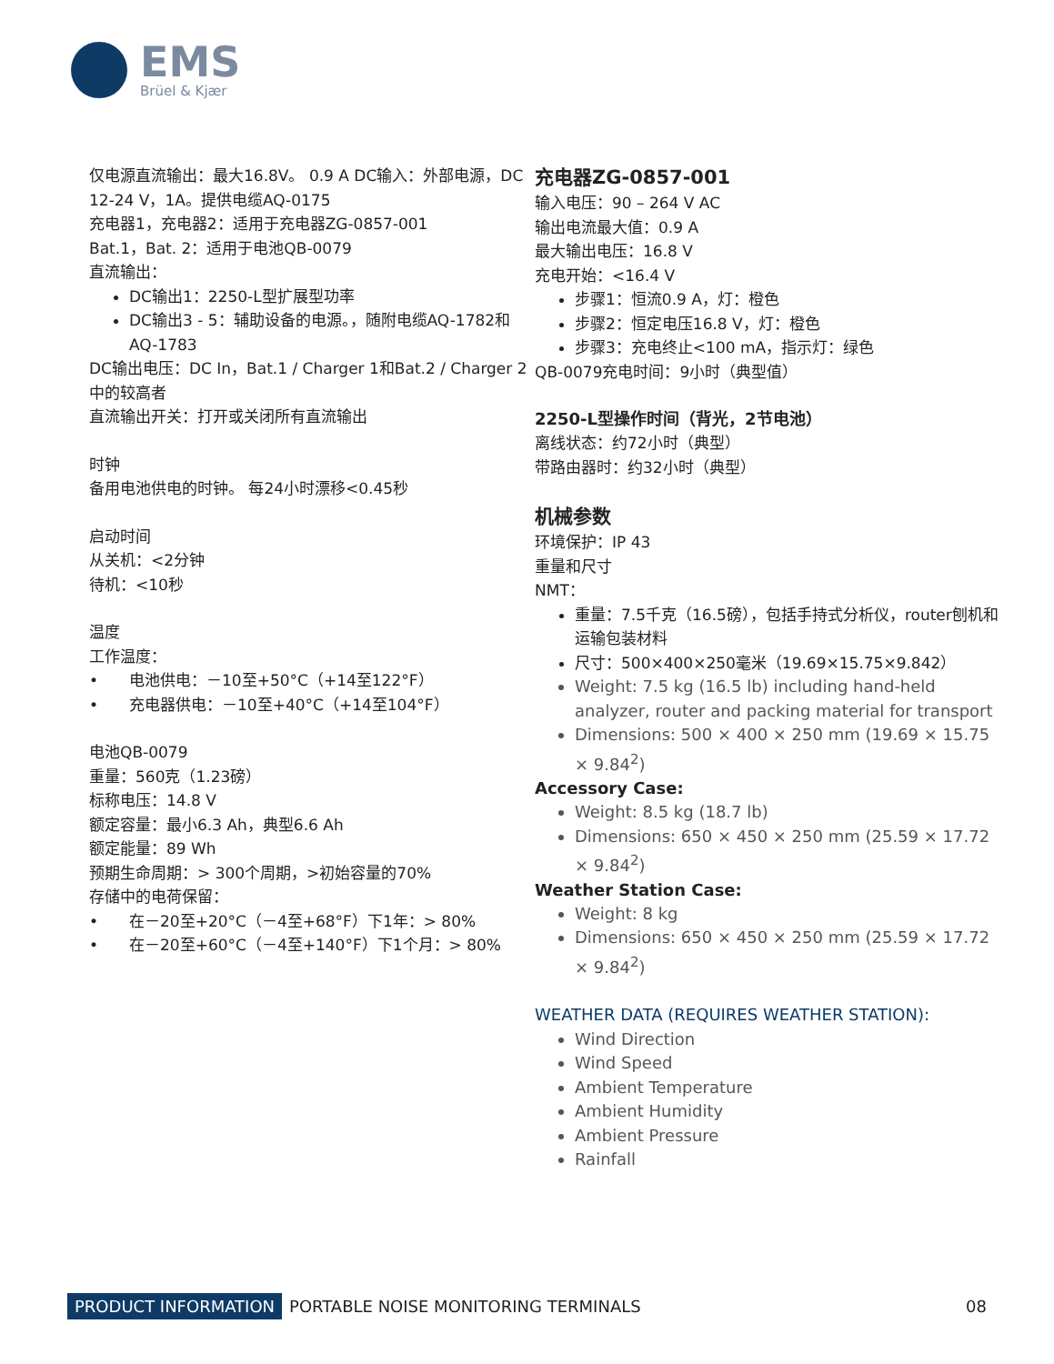EMS
Brüel & Kjær
仅电源直流输出：最大16.8V。 0.9 A DC输入：外部电源，DC 12-24 V，1A。提供电缆AQ-0175
充电器1，充电器2：适用于充电器ZG-0857-001
Bat.1，Bat. 2：适用于电池QB-0079
直流输出：
DC输出1：2250-L型扩展型功率
DC输出3 - 5：辅助设备的电源。，随附电缆AQ-1782和AQ-1783
DC输出电压：DC In，Bat.1 / Charger 1和Bat.2 / Charger 2中的较高者
直流输出开关：打开或关闭所有直流输出
时钟
备用电池供电的时钟。 每24小时漂移<0.45秒
启动时间
从关机：<2分钟
待机：<10秒
温度
工作温度：
•　　电池供电：－10至+50°C（+14至122°F）
•　　充电器供电：－10至+40°C（+14至104°F）
电池QB-0079
重量：560克（1.23磅）
标称电压：14.8 V
额定容量：最小6.3 Ah，典型6.6 Ah
额定能量：89 Wh
预期生命周期：> 300个周期，>初始容量的70%
存储中的电荷保留：
•　　在－20至+20°C（－4至+68°F）下1年：> 80%
•　　在－20至+60°C（－4至+140°F）下1个月：> 80%
充电器ZG-0857-001
输入电压：90 – 264 V AC
输出电流最大值：0.9 A
最大输出电压：16.8 V
充电开始：<16.4 V
步骤1：恒流0.9 A，灯：橙色
步骤2：恒定电压16.8 V，灯：橙色
步骤3：充电终止<100 mA，指示灯：绿色
QB-0079充电时间：9小时（典型值）
2250-L型操作时间（背光，2节电池）
离线状态：约72小时（典型）
带路由器时：约32小时（典型）
机械参数
环境保护：IP 43
重量和尺寸
NMT：
重量：7.5千克（16.5磅），包括手持式分析仪，router刨机和运输包装材料
尺寸：500×400×250毫米（19.69×15.75×9.842）
Weight: 7.5 kg (16.5 lb) including hand-held analyzer, router and packing material for transport
Dimensions: 500 × 400 × 250 mm (19.69 × 15.75 × 9.84<sup>2</sup>)
Accessory Case:
Weight: 8.5 kg (18.7 lb)
Dimensions: 650 × 450 × 250 mm (25.59 × 17.72 × 9.84<sup>2</sup>)
Weather Station Case:
Weight: 8 kg
Dimensions: 650 × 450 × 250 mm (25.59 × 17.72 × 9.84<sup>2</sup>)
WEATHER DATA (REQUIRES WEATHER STATION):
Wind Direction
Wind Speed
Ambient Temperature
Ambient Humidity
Ambient Pressure
Rainfall
PRODUCT INFORMATION PORTABLE NOISE MONITORING TERMINALS 08